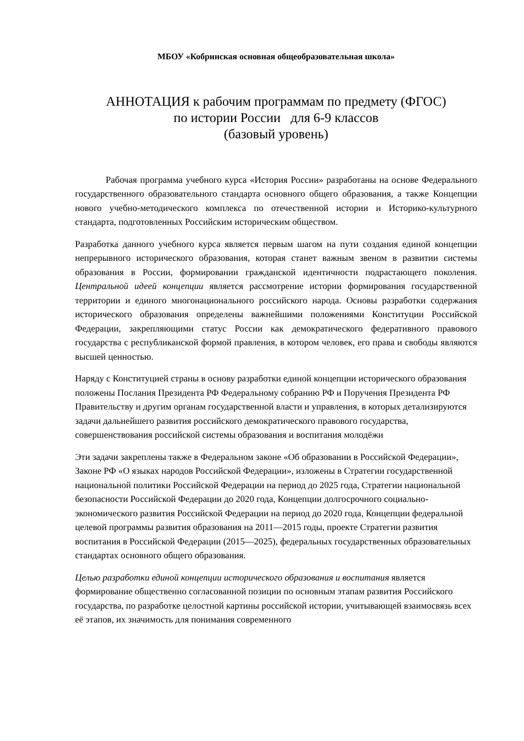МБОУ «Кобринская основная общеобразовательная школа»
АННОТАЦИЯ к рабочим программам по предмету (ФГОС)
по истории России для 6-9 классов
(базовый уровень)
Рабочая программа учебного курса «История России» разработаны на основе Федерального государственного образовательного стандарта основного общего образования, а также Концепции нового учебно-методического комплекса по отечественной истории и Историко-культурного стандарта, подготовленных Российским историческим обществом.
Разработка данного учебного курса является первым шагом на пути создания единой концепции непрерывного исторического образования, которая станет важным звеном в развитии системы образования в России, формировании гражданской идентичности подрастающего поколения. Центральной идеей концепции является рассмотрение истории формирования государственной территории и единого многонационального российского народа. Основы разработки содержания исторического образования определены важнейшими положениями Конституции Российской Федерации, закрепляющими статус России как демократического федеративного правового государства с республиканской формой правления, в котором человек, его права и свободы являются высшей ценностью.
Наряду с Конституцией страны в основу разработки единой концепции исторического образования положены Послания Президента РФ Федеральному собранию РФ и Поручения Президента РФ Правительству и другим органам государственной власти и управления, в которых детализируются задачи дальнейшего развития российского демократического правового государства, совершенствования российской системы образования и воспитания молодёжи
Эти задачи закреплены также в Федеральном законе «Об образовании в Российской Федерации», Законе РФ «О языках народов Российской Федерации», изложены в Стратегии государственной национальной политики Российской Федерации на период до 2025 года, Стратегии национальной безопасности Российской Федерации до 2020 года, Концепции долгосрочного социально-экономического развития Российской Федерации на период до 2020 года, Концепции федеральной целевой программы развития образования на 2011—2015 годы, проекте Стратегии развития воспитания в Российской Федерации (2015—2025), федеральных государственных образовательных стандартах основного общего образования.
Целью разработки единой концепции исторического образования и воспитания является формирование общественно согласованной позиции по основным этапам развития Российского государства, по разработке целостной картины российской истории, учитывающей взаимосвязь всех её этапов, их значимость для понимания современного